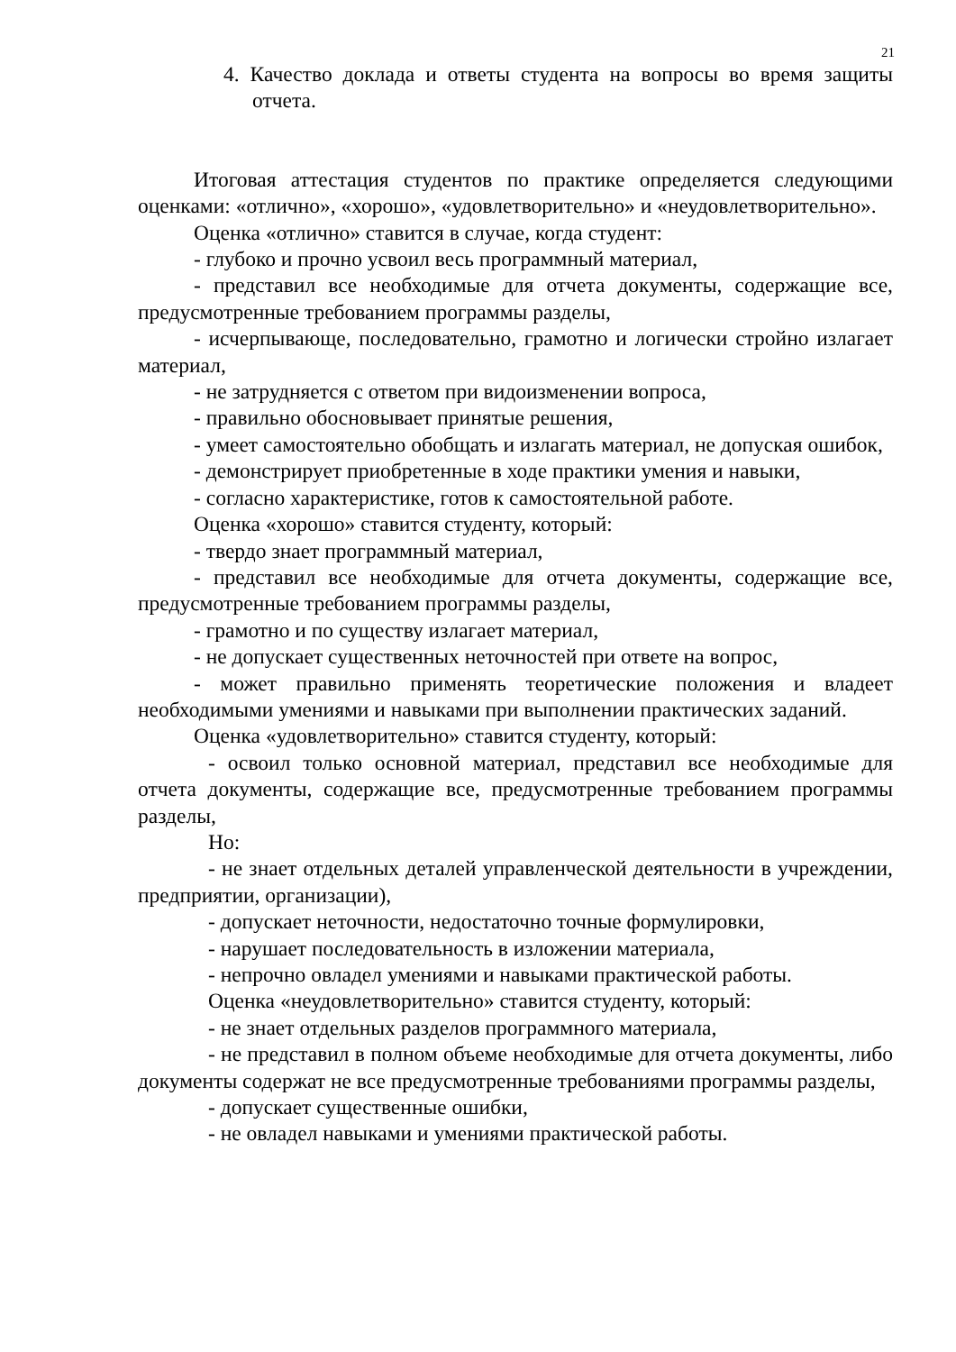21
4. Качество доклада и ответы студента на вопросы во время защиты отчета.
Итоговая аттестация студентов по практике определяется следующими оценками: «отлично», «хорошо», «удовлетворительно» и «неудовлетворительно».
Оценка «отлично» ставится в случае, когда студент:
- глубоко и прочно усвоил весь программный материал,
- представил все необходимые для отчета документы, содержащие все, предусмотренные требованием программы разделы,
- исчерпывающе, последовательно, грамотно и логически стройно излагает материал,
- не затрудняется с ответом при видоизменении вопроса,
- правильно обосновывает принятые решения,
- умеет самостоятельно обобщать и излагать материал, не допуская ошибок,
- демонстрирует приобретенные в ходе практики умения и навыки,
- согласно характеристике, готов к самостоятельной работе.
Оценка «хорошо» ставится студенту, который:
- твердо знает программный материал,
- представил все необходимые для отчета документы, содержащие все, предусмотренные требованием программы разделы,
- грамотно и по существу излагает материал,
- не допускает существенных неточностей при ответе на вопрос,
- может правильно применять теоретические положения и владеет необходимыми умениями и навыками при выполнении практических заданий.
Оценка «удовлетворительно» ставится студенту, который:
- освоил только основной материал, представил все необходимые для отчета документы, содержащие все, предусмотренные требованием программы разделы,
Но:
- не знает отдельных деталей управленческой деятельности в учреждении, предприятии, организации),
- допускает неточности, недостаточно точные формулировки,
- нарушает последовательность в изложении материала,
- непрочно овладел умениями и навыками практической работы.
Оценка «неудовлетворительно» ставится студенту, который:
- не знает отдельных разделов программного материала,
- не представил в полном объеме необходимые для отчета документы, либо документы содержат не все предусмотренные требованиями программы разделы,
- допускает существенные ошибки,
- не овладел навыками и умениями практической работы.